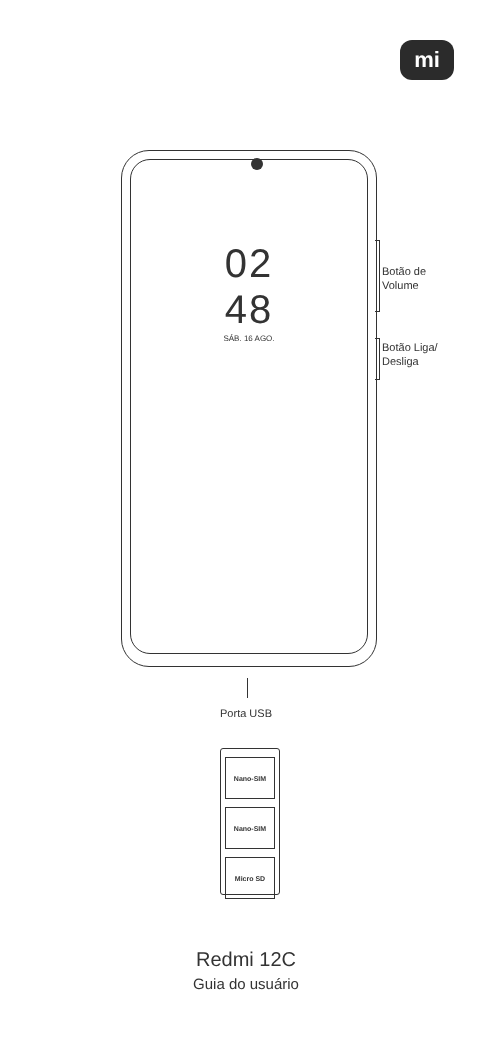mi
02
48
SÁB. 16 AGO.
Botão de
Volume
Botão Liga/
Desliga
Porta USB
Nano-SIM
Nano-SIM
Micro SD
Redmi 12C
Guia do usuário